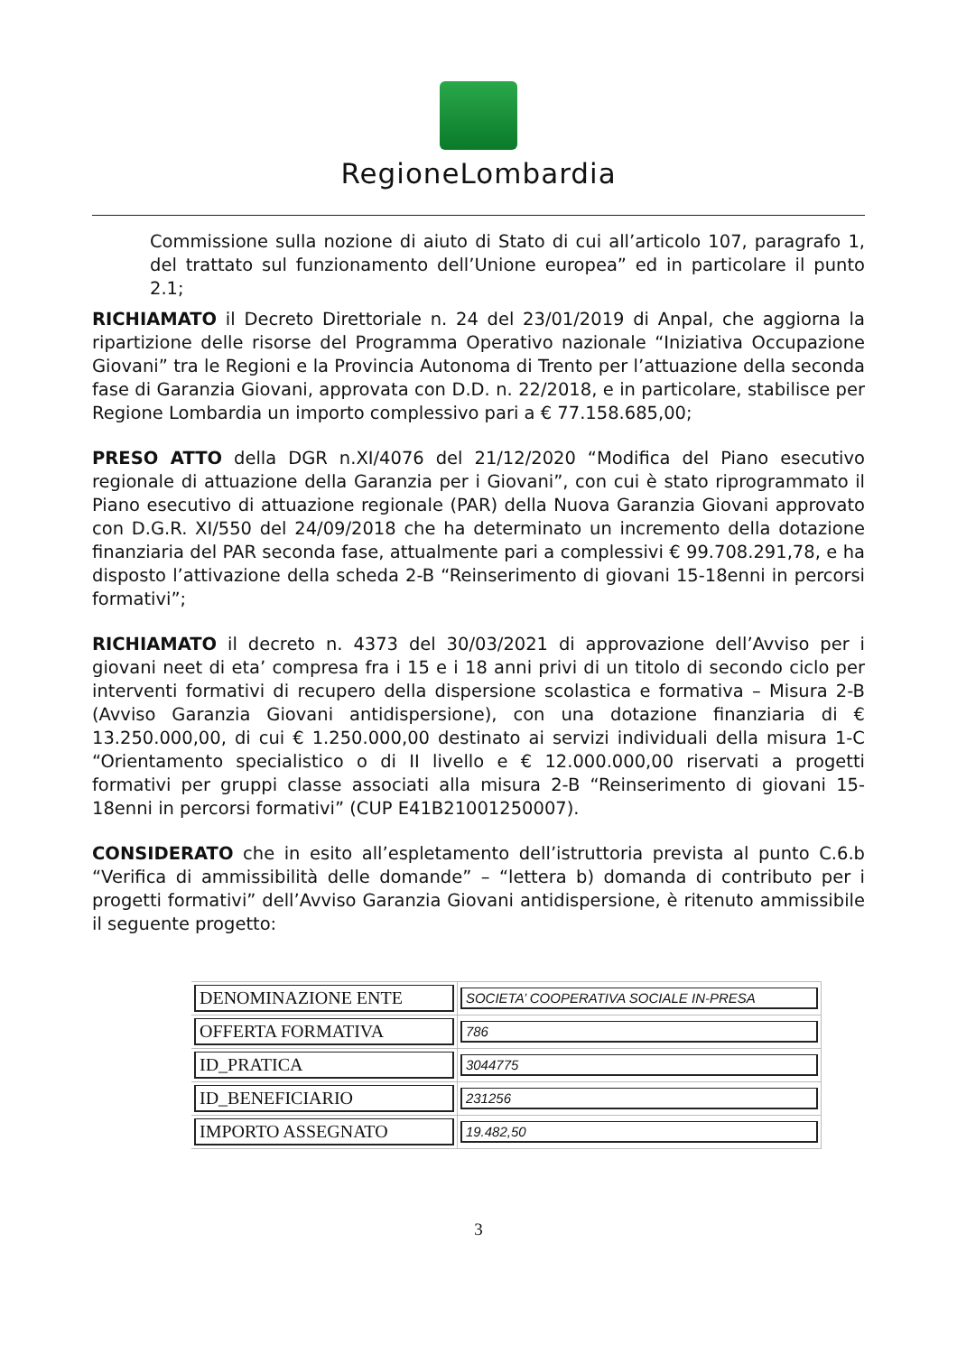RegioneLombardia
Commissione sulla nozione di aiuto di Stato di cui all’articolo 107, paragrafo 1, del trattato sul funzionamento dell’Unione europea” ed in particolare il punto 2.1;
RICHIAMATO il Decreto Direttoriale n. 24 del 23/01/2019 di Anpal, che aggiorna la ripartizione delle risorse del Programma Operativo nazionale “Iniziativa Occupazione Giovani” tra le Regioni e la Provincia Autonoma di Trento per l’attuazione della seconda fase di Garanzia Giovani, approvata con D.D. n. 22/2018, e in particolare, stabilisce per Regione Lombardia un importo complessivo pari a € 77.158.685,00;
PRESO ATTO della DGR n.XI/4076 del 21/12/2020 “Modifica del Piano esecutivo regionale di attuazione della Garanzia per i Giovani”, con cui è stato riprogrammato il Piano esecutivo di attuazione regionale (PAR) della Nuova Garanzia Giovani approvato con D.G.R. XI/550 del 24/09/2018 che ha determinato un incremento della dotazione finanziaria del PAR seconda fase, attualmente pari a complessivi € 99.708.291,78, e ha disposto l’attivazione della scheda 2-B “Reinserimento di giovani 15-18enni in percorsi formativi”;
RICHIAMATO il decreto n. 4373 del 30/03/2021 di approvazione dell’Avviso per i giovani neet di eta’ compresa fra i 15 e i 18 anni privi di un titolo di secondo ciclo per interventi formativi di recupero della dispersione scolastica e formativa – Misura 2-B (Avviso Garanzia Giovani antidispersione), con una dotazione finanziaria di € 13.250.000,00, di cui € 1.250.000,00 destinato ai servizi individuali della misura 1-C “Orientamento specialistico o di II livello e € 12.000.000,00 riservati a progetti formativi per gruppi classe associati alla misura 2-B “Reinserimento di giovani 15-18enni in percorsi formativi” (CUP E41B21001250007).
CONSIDERATO che in esito all’espletamento dell’istruttoria prevista al punto C.6.b “Verifica di ammissibilità delle domande” – “lettera b) domanda di contributo per i progetti formativi” dell’Avviso Garanzia Giovani antidispersione, è ritenuto ammissibile il seguente progetto:
| DENOMINAZIONE ENTE | SOCIETA’ COOPERATIVA SOCIALE IN-PRESA |
| OFFERTA FORMATIVA | 786 |
| ID_PRATICA | 3044775 |
| ID_BENEFICIARIO | 231256 |
| IMPORTO ASSEGNATO | 19.482,50 |
3